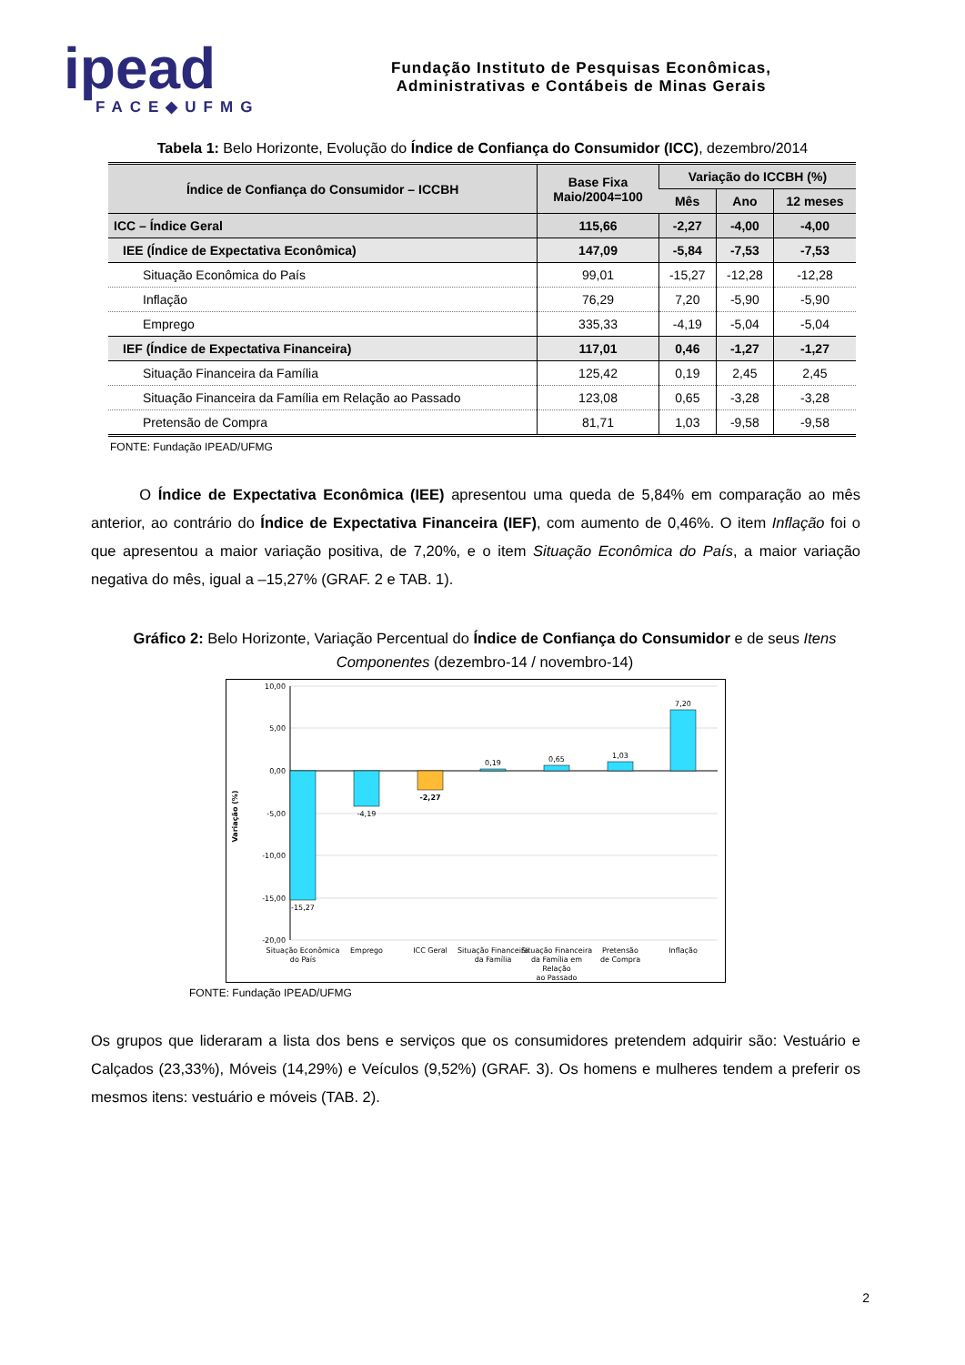ipead
FACE◆UFMG
Fundação Instituto de Pesquisas Econômicas,
Administrativas e Contábeis de Minas Gerais
Tabela 1: Belo Horizonte, Evolução do Índice de Confiança do Consumidor (ICC), dezembro/2014
| Índice de Confiança do Consumidor – ICCBH | Base Fixa Maio/2004=100 | Variação do ICCBH (%) | | |
| --- | --- | --- | --- | --- |
| | | Mês | Ano | 12 meses |
| ICC – Índice Geral | 115,66 | -2,27 | -4,00 | -4,00 |
| IEE (Índice de Expectativa Econômica) | 147,09 | -5,84 | -7,53 | -7,53 |
| Situação Econômica do País | 99,01 | -15,27 | -12,28 | -12,28 |
| Inflação | 76,29 | 7,20 | -5,90 | -5,90 |
| Emprego | 335,33 | -4,19 | -5,04 | -5,04 |
| IEF (Índice de Expectativa Financeira) | 117,01 | 0,46 | -1,27 | -1,27 |
| Situação Financeira da Família | 125,42 | 0,19 | 2,45 | 2,45 |
| Situação Financeira da Família em Relação ao Passado | 123,08 | 0,65 | -3,28 | -3,28 |
| Pretensão de Compra | 81,71 | 1,03 | -9,58 | -9,58 |
FONTE: Fundação IPEAD/UFMG
O Índice de Expectativa Econômica (IEE) apresentou uma queda de 5,84% em comparação ao mês anterior, ao contrário do Índice de Expectativa Financeira (IEF), com aumento de 0,46%. O item Inflação foi o que apresentou a maior variação positiva, de 7,20%, e o item Situação Econômica do País, a maior variação negativa do mês, igual a –15,27% (GRAF. 2 e TAB. 1).
Gráfico 2: Belo Horizonte, Variação Percentual do Índice de Confiança do Consumidor e de seus Itens Componentes (dezembro-14 / novembro-14)
10,00
5,00
0,00
-5,00
-10,00
-15,00
-20,00
Variação (%)
-15,27
-4,19
-2,27
0,19
0,65
1,03
7,20
Situação Econômica
do País
Emprego
ICC Geral
Situação Financeira
da Família
Situação Financeira
da Família em
Relação
ao Passado
Pretensão
de Compra
Inflação
FONTE: Fundação IPEAD/UFMG
Os grupos que lideraram a lista dos bens e serviços que os consumidores pretendem adquirir são: Vestuário e Calçados (23,33%), Móveis (14,29%) e Veículos (9,52%) (GRAF. 3). Os homens e mulheres tendem a preferir os mesmos itens: vestuário e móveis (TAB. 2).
2